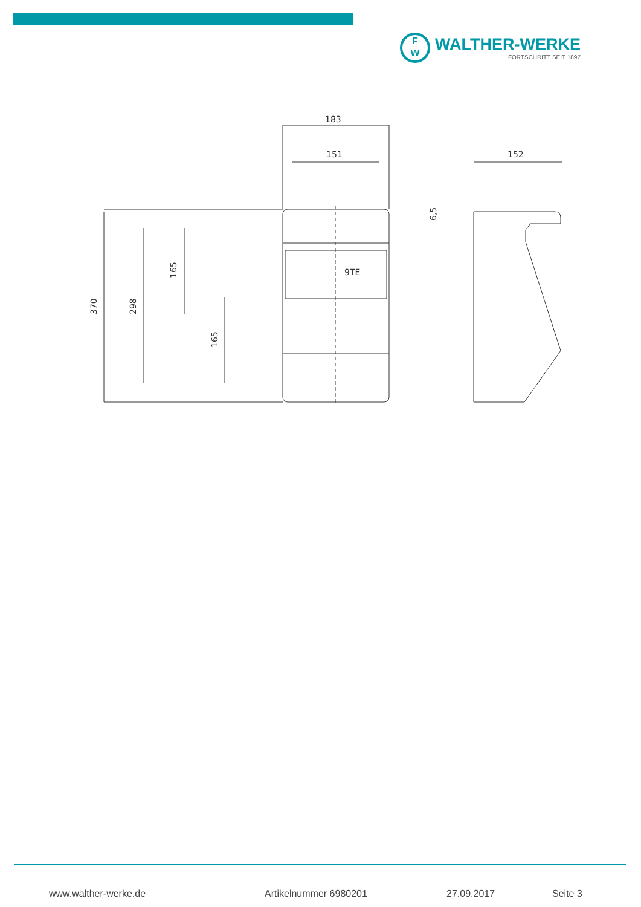F
W
WALTHER-WERKE
FORTSCHRITT SEIT 1897
183
151
152
9TE
370
298
165
165
6,5
www.walther-werke.de Artikelnummer 6980201 27.09.2017 Seite 3